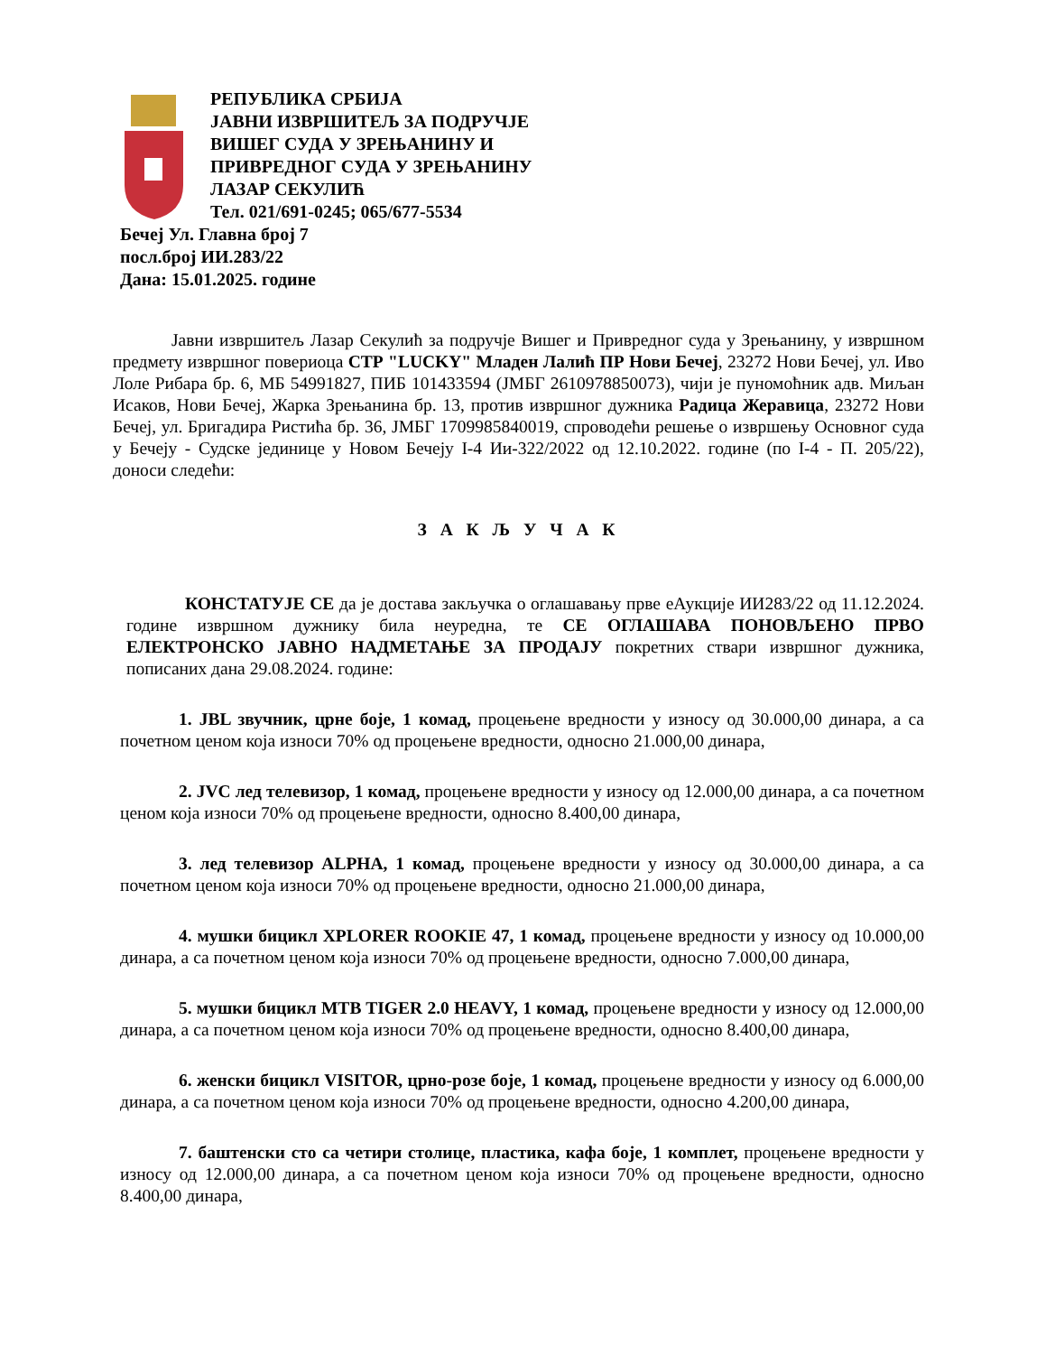РЕПУБЛИКА СРБИЈА
ЈАВНИ ИЗВРШИТЕЉ ЗА ПОДРУЧЈЕ
ВИШЕГ СУДА У ЗРЕЊАНИНУ И
ПРИВРЕДНОГ СУДА У ЗРЕЊАНИНУ
ЛАЗАР СЕКУЛИЋ
Тел. 021/691-0245; 065/677-5534
Бечеј Ул. Главна број 7
посл.број ИИ.283/22
Дана: 15.01.2025. године
Јавни извршитељ Лазар Секулић за подручје Вишег и Привредног суда у Зрењанину, у извршном предмету извршног повериоца СТР "LUCKY" Младен Лалић ПР Нови Бечеј, 23272 Нови Бечеј, ул. Иво Лоле Рибара бр. 6, МБ 54991827, ПИБ 101433594 (ЈМБГ 2610978850073), чији је пуномоћник адв. Миљан Исаков, Нови Бечеј, Жарка Зрењанина бр. 13, против извршног дужника Радица Жеравица, 23272 Нови Бечеј, ул. Бригадира Ристића бр. 36, ЈМБГ 1709985840019, спроводећи решење о извршењу Основног суда у Бечеју - Судске јединице у Новом Бечеју I-4 Ии-322/2022 од 12.10.2022. године (по I-4 - П. 205/22), доноси следећи:
З А К Љ У Ч А К
КОНСТАТУЈЕ СЕ да је достава закључка о оглашавању прве еАукције ИИ283/22 од 11.12.2024. године извршном дужнику била неуредна, те СЕ ОГЛАШАВА ПОНОВЉЕНО ПРВО ЕЛЕКТРОНСКО ЈАВНО НАДМЕТАЊЕ ЗА ПРОДАЈУ покретних ствари извршног дужника, пописаних дана 29.08.2024. године:
1. JBL звучник, црне боје, 1 комад, процењене вредности у износу од 30.000,00 динара, а са почетном ценом која износи 70% од процењене вредности, односно 21.000,00 динара,
2. JVC лед телевизор, 1 комад, процењене вредности у износу од 12.000,00 динара, а са почетном ценом која износи 70% од процењене вредности, односно 8.400,00 динара,
3. лед телевизор ALPHA, 1 комад, процењене вредности у износу од 30.000,00 динара, а са почетном ценом која износи 70% од процењене вредности, односно 21.000,00 динара,
4. мушки бицикл XPLORER ROOKIE 47, 1 комад, процењене вредности у износу од 10.000,00 динара, а са почетном ценом која износи 70% од процењене вредности, односно 7.000,00 динара,
5. мушки бицикл MTB TIGER 2.0 HEAVY, 1 комад, процењене вредности у износу од 12.000,00 динара, а са почетном ценом која износи 70% од процењене вредности, односно 8.400,00 динара,
6. женски бицикл VISITOR, црно-розе боје, 1 комад, процењене вредности у износу од 6.000,00 динара, а са почетном ценом која износи 70% од процењене вредности, односно 4.200,00 динара,
7. баштенски сто са четири столице, пластика, кафа боје, 1 комплет, процењене вредности у износу од 12.000,00 динара, а са почетном ценом која износи 70% од процењене вредности, односно 8.400,00 динара,